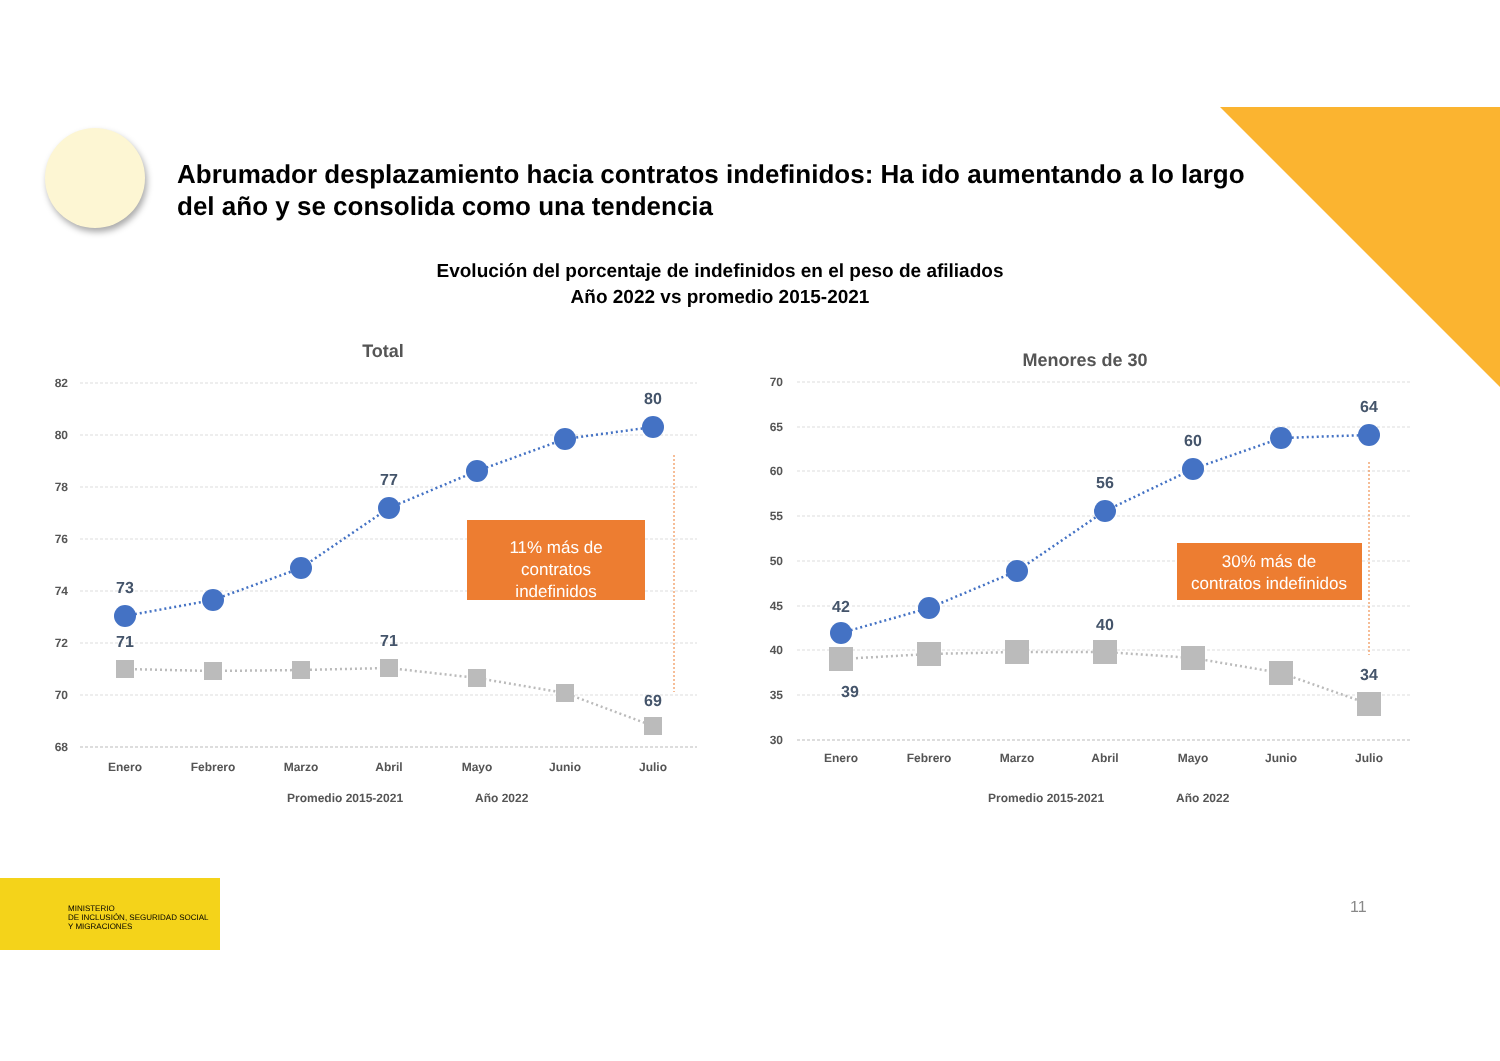Abrumador desplazamiento hacia contratos indefinidos: Ha ido aumentando a lo largo del año y se consolida como una tendencia
Evolución del porcentaje de indefinidos en el peso de afiliados
Año 2022 vs promedio 2015-2021
Total
82
80
78
76
74
72
70
68
73
77
80
71
71
69
11% más de
contratos
indefinidos
Enero
Febrero
Marzo
Abril
Mayo
Junio
Julio
Promedio 2015-2021
Año 2022
Menores de 30
70
65
60
55
50
45
40
35
30
42
56
60
64
39
40
34
30% más de
contratos indefinidos
Enero
Febrero
Marzo
Abril
Mayo
Junio
Julio
Promedio 2015-2021
Año 2022
MINISTERIO
DE INCLUSIÓN, SEGURIDAD SOCIAL
Y MIGRACIONES
11